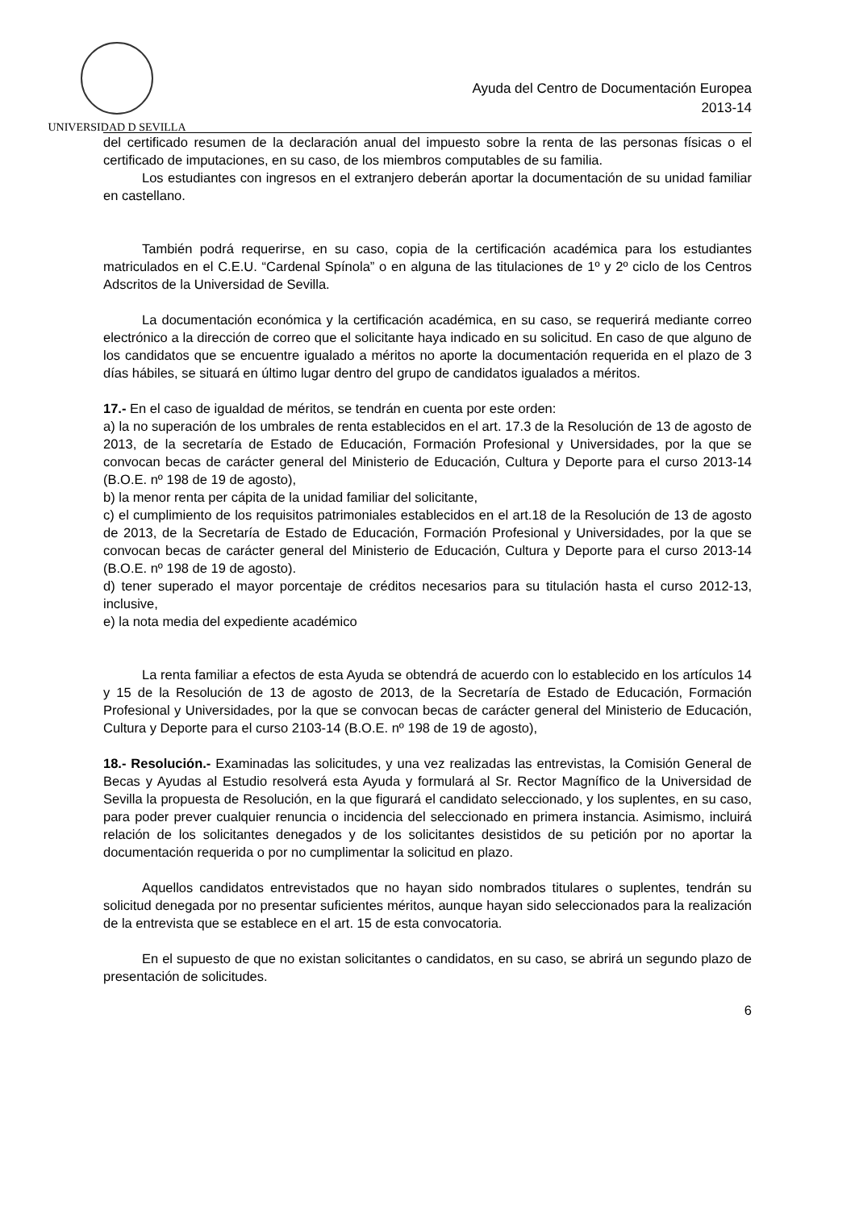UNIVERSIDAD D SEVILLA
Ayuda del Centro de Documentación Europea
2013-14
del certificado resumen de la declaración anual del impuesto sobre la renta de las personas físicas o el certificado de imputaciones, en su caso, de los miembros computables de su familia.
Los estudiantes con ingresos en el extranjero deberán aportar la documentación de su unidad familiar en castellano.
También podrá requerirse, en su caso, copia de la certificación académica para los estudiantes matriculados en el C.E.U. “Cardenal Spínola” o en alguna de las titulaciones de 1º y 2º ciclo de los Centros Adscritos de la Universidad de Sevilla.
La documentación económica y la certificación académica, en su caso, se requerirá mediante correo electrónico a la dirección de correo que el solicitante haya indicado en su solicitud. En caso de que alguno de los candidatos que se encuentre igualado a méritos no aporte la documentación requerida en el plazo de 3 días hábiles, se situará en último lugar dentro del grupo de candidatos igualados a méritos.
17.- En el caso de igualdad de méritos, se tendrán en cuenta por este orden:
a) la no superación de los umbrales de renta establecidos en el art. 17.3 de la Resolución de 13 de agosto de 2013, de la secretaría de Estado de Educación, Formación Profesional y Universidades, por la que se convocan becas de carácter general del Ministerio de Educación, Cultura y Deporte para el curso 2013-14 (B.O.E. nº 198 de 19 de agosto),
b) la menor renta per cápita de la unidad familiar del solicitante,
c) el cumplimiento de los requisitos patrimoniales establecidos en el art.18 de la Resolución de 13 de agosto de 2013, de la Secretaría de Estado de Educación, Formación Profesional y Universidades, por la que se convocan becas de carácter general del Ministerio de Educación, Cultura y Deporte para el curso 2013-14 (B.O.E. nº 198 de 19 de agosto).
d) tener superado el mayor porcentaje de créditos necesarios para su titulación hasta el curso 2012-13, inclusive,
e) la nota media del expediente académico
La renta familiar a efectos de esta Ayuda se obtendrá de acuerdo con lo establecido en los artículos 14 y 15 de la Resolución de 13 de agosto de 2013, de la Secretaría de Estado de Educación, Formación Profesional y Universidades, por la que se convocan becas de carácter general del Ministerio de Educación, Cultura y Deporte para el curso 2103-14 (B.O.E. nº 198 de 19 de agosto),
18.- Resolución.- Examinadas las solicitudes, y una vez realizadas las entrevistas, la Comisión General de Becas y Ayudas al Estudio resolverá esta Ayuda y formulará al Sr. Rector Magnífico de la Universidad de Sevilla la propuesta de Resolución, en la que figurará el candidato seleccionado, y los suplentes, en su caso, para poder prever cualquier renuncia o incidencia del seleccionado en primera instancia. Asimismo, incluirá relación de los solicitantes denegados y de los solicitantes desistidos de su petición por no aportar la documentación requerida o por no cumplimentar la solicitud en plazo.
Aquellos candidatos entrevistados que no hayan sido nombrados titulares o suplentes, tendrán su solicitud denegada por no presentar suficientes méritos, aunque hayan sido seleccionados para la realización de la entrevista que se establece en el art. 15 de esta convocatoria.
En el supuesto de que no existan solicitantes o candidatos, en su caso, se abrirá un segundo plazo de presentación de solicitudes.
6